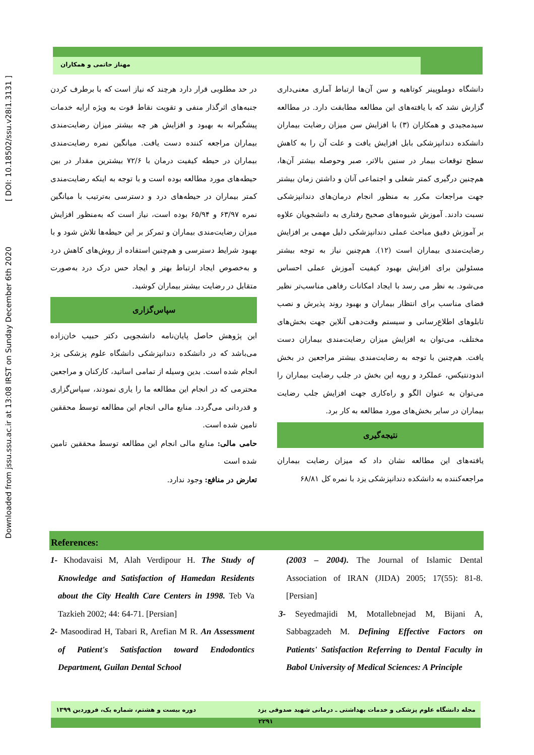Downloaded from jssu.ssu.ac.ir at 13:08 IRST on Sunday December 6th 2020 [ DOI: 10.18502/ssu.v28i1.3131 ]
مهناز حاتمی و همکاران
دانشگاه دوملوپینر کوتاهیه و سن آن‌ها ارتباط آماری معنی‌داری گزارش نشد که با یافته‌های این مطالعه مطابقت دارد. در مطالعه سیدمجیدی و همکاران (۳) با افزایش سن میزان رضایت بیماران دانشکده دندانپزشکی بابل افزایش یافت و علت آن را به کاهش سطح توقعات بیمار در سنین بالاتر، صبر وحوصله بیشتر آن‌ها، هم‌چنین درگیری کمتر شغلی و اجتماعی آنان و داشتن زمان بیشتر جهت مراجعات مکرر به منظور انجام درمان‌های دندانپزشکی نسبت دادند. آموزش شیوه‌های صحیح رفتاری به دانشجویان علاوه بر آموزش دقیق مباحث عملی دندانپزشکی دلیل مهمی بر افزایش رضایت‌مندی بیماران است (۱۲). هم‌چنین نیاز به توجه بیشتر مسئولین برای افزایش بهبود کیفیت آموزش عملی احساس می‌شود. به نظر می رسد با ایجاد امکانات رفاهی مناسب‌تر نظیر فضای مناسب برای انتظار بیماران و بهبود روند پذیرش و نصب تابلوهای اطلاع‌رسانی و سیستم وقت‌دهی آنلاین جهت بخش‌های مختلف، می‌توان به افزایش میزان رضایت‌مندی بیماران دست یافت. هم‌چنین با توجه به رضایت‌مندی بیشتر مراجعین در بخش اندودنتیکس، عملکرد و رویه این بخش در جلب رضایت بیماران را می‌توان به عنوان الگو و راه‌کاری جهت افزایش جلب رضایت بیماران در سایر بخش‌های مورد مطالعه به کار برد.
نتیجه‌گیری
یافته‌های این مطالعه نشان داد که میزان رضایت بیماران مراجعه‌کننده به دانشکده دندانپزشکی یزد با نمره کل ۶۸/۸۱
در حد مطلوبی قرار دارد هرچند که نیاز است که با برطرف کردن جنبه‌های اثرگذار منفی و تقویت نقاط قوت به ویژه ارایه خدمات پیشگیرانه به بهبود و افزایش هر چه بیشتر میزان رضایت‌مندی بیماران مراجعه کننده دست یافت. میانگین نمره رضایت‌مندی بیماران در حیطه کیفیت درمان با ۷۲/۶ بیشترین مقدار در بین حیطه‌های مورد مطالعه بوده است و با توجه به اینکه رضایت‌مندی کمتر بیماران در حیطه‌های درد و دسترسی به‌ترتیب با میانگین نمره ۶۳/۹۷ و ۶۵/۹۴ بوده است، نیاز است که به‌منظور افزایش میزان رضایت‌مندی بیماران و تمرکز بر این حیطه‌ها تلاش شود و با بهبود شرایط دسترسی و هم‌چنین استفاده از روش‌های کاهش درد و به‌خصوص ایجاد ارتباط بهتر و ایجاد حس درک درد به‌صورت متقابل در رضایت بیشتر بیماران کوشید.
سپاس‌گزاری
این پژوهش حاصل پایان‌نامه دانشجویی دکتر حبیب خان‌زاده می‌باشد که در دانشکده دندانپزشکی دانشگاه علوم پزشکی یزد انجام شده است. بدین وسیله از تمامی اساتید، کارکنان و مراجعین محترمی که در انجام این مطالعه ما را یاری نمودند، سپاس‌گزاری و قدردانی می‌گردد. منابع مالی انجام این مطالعه توسط محققین تامین شده است.
حامی مالی: منابع مالی انجام این مطالعه توسط محققین تامین شده است
تعارض در منافع: وجود ندارد.
References:
1- Khodavaisi M, Alah Verdipour H. The Study of Knowledge and Satisfaction of Hamedan Residents about the City Health Care Centers in 1998. Teb Va Tazkieh 2002; 44: 64-71. [Persian]
2- Masoodirad H, Tabari R, Arefian M R. An Assessment of Patient's Satisfaction toward Endodontics Department, Guilan Dental School
(2003 – 2004). The Journal of Islamic Dental Association of IRAN (JIDA) 2005; 17(55): 81-8. [Persian]
3- Seyedmajidi M, Motallebnejad M, Bijani A, Sabbagzadeh M. Defining Effective Factors on Patients' Satisfaction Referring to Dental Faculty in Babol University of Medical Sciences: A Principle
مجله دانشگاه علوم پزشکی و خدمات بهداشتی ـ درمانی شهید صدوقی یزد دوره بیست و هشتم، شماره یک، فروردین ۱۳۹۹
۲۲۹۱